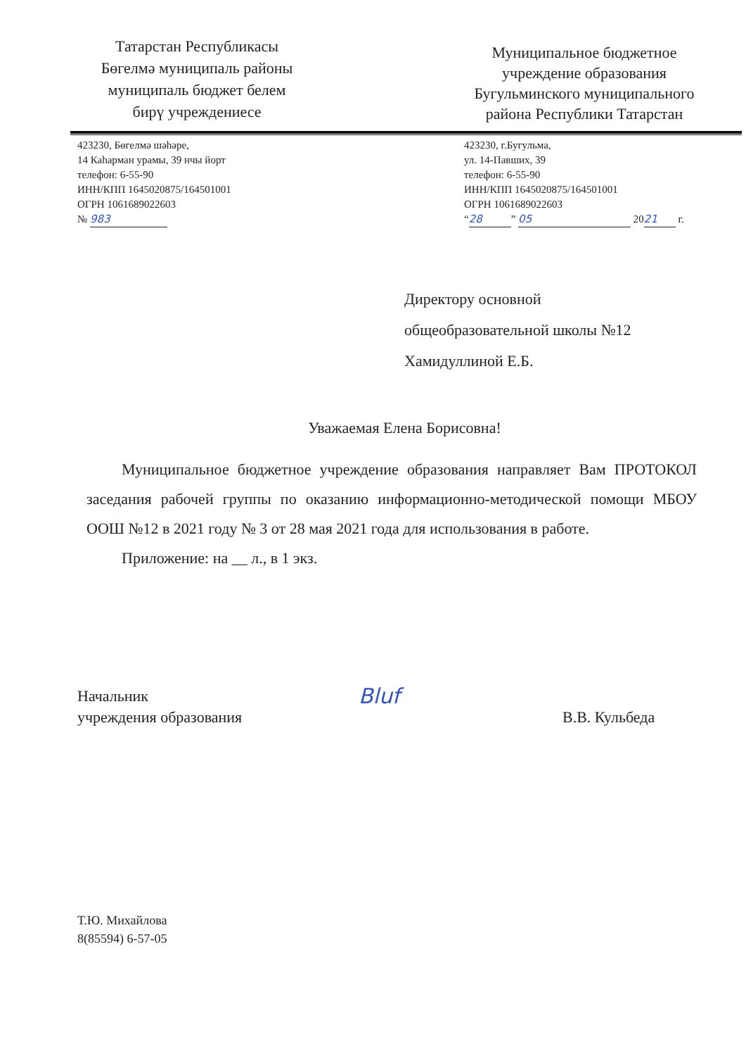Татарстан Республикасы
Бөгелмә муниципаль районы
муниципаль бюджет белем
бирү учреждениесе
Муниципальное бюджетное
учреждение образования
Бугульминского муниципального
района Республики Татарстан
423230, Бөгелмә шәһәре,
14 Каһарман урамы, 39 нчы йорт
телефон: 6-55-90
ИНН/КПП 1645020875/164501001
ОГРН 1061689022603
№ 983
423230, г.Бугульма,
ул. 14-Павших, 39
телефон: 6-55-90
ИНН/КПП 1645020875/164501001
ОГРН 1061689022603
“28” 05 20 21 г.
Директору основной
общеобразовательной школы №12
Хамидуллиной Е.Б.
Уважаемая Елена Борисовна!
Муниципальное бюджетное учреждение образования направляет Вам ПРОТОКОЛ заседания рабочей группы по оказанию информационно-методической помощи МБОУ ООШ №12 в 2021 году № 3 от 28 мая 2021 года для использования в работе.
Приложение: на __ л., в 1 экз.
Начальник
учреждения образования
Bluf
В.В. Кульбеда
Т.Ю. Михайлова
8(85594) 6-57-05